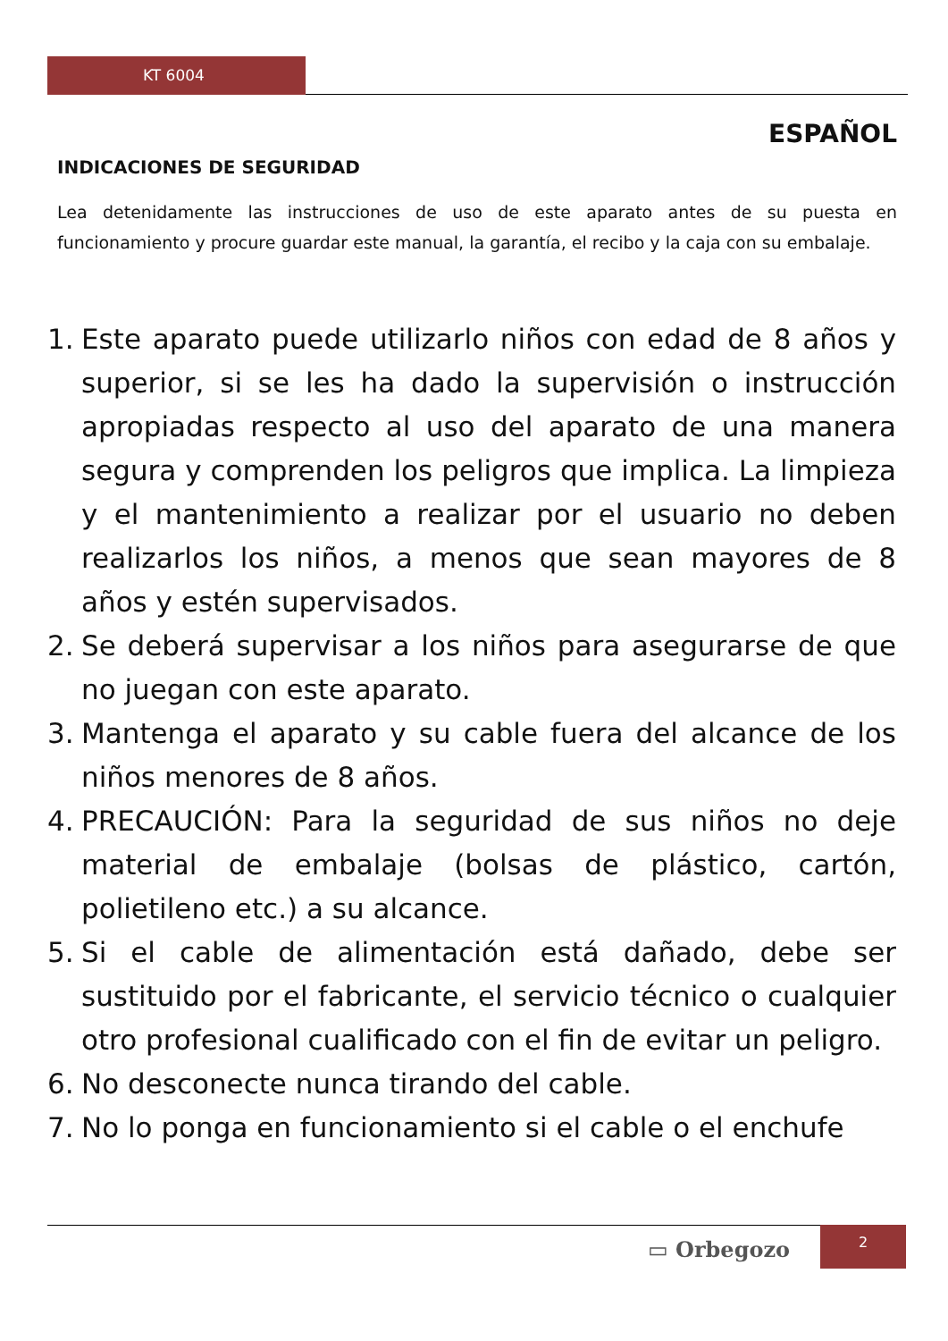KT 6004
ESPAÑOL
INDICACIONES DE SEGURIDAD
Lea detenidamente las instrucciones de uso de este aparato antes de su puesta en funcionamiento y procure guardar este manual, la garantía, el recibo y la caja con su embalaje.
1. Este aparato puede utilizarlo niños con edad de 8 años y superior, si se les ha dado la supervisión o instrucción apropiadas respecto al uso del aparato de una manera segura y comprenden los peligros que implica. La limpieza y el mantenimiento a realizar por el usuario no deben realizarlos los niños, a menos que sean mayores de 8 años y estén supervisados.
2. Se deberá supervisar a los niños para asegurarse de que no juegan con este aparato.
3. Mantenga el aparato y su cable fuera del alcance de los niños menores de 8 años.
4. PRECAUCIÓN: Para la seguridad de sus niños no deje material de embalaje (bolsas de plástico, cartón, polietileno etc.) a su alcance.
5. Si el cable de alimentación está dañado, debe ser sustituido por el fabricante, el servicio técnico o cualquier otro profesional cualificado con el fin de evitar un peligro.
6. No desconecte nunca tirando del cable.
7. No lo ponga en funcionamiento si el cable o el enchufe
▭ Orbegozo
2